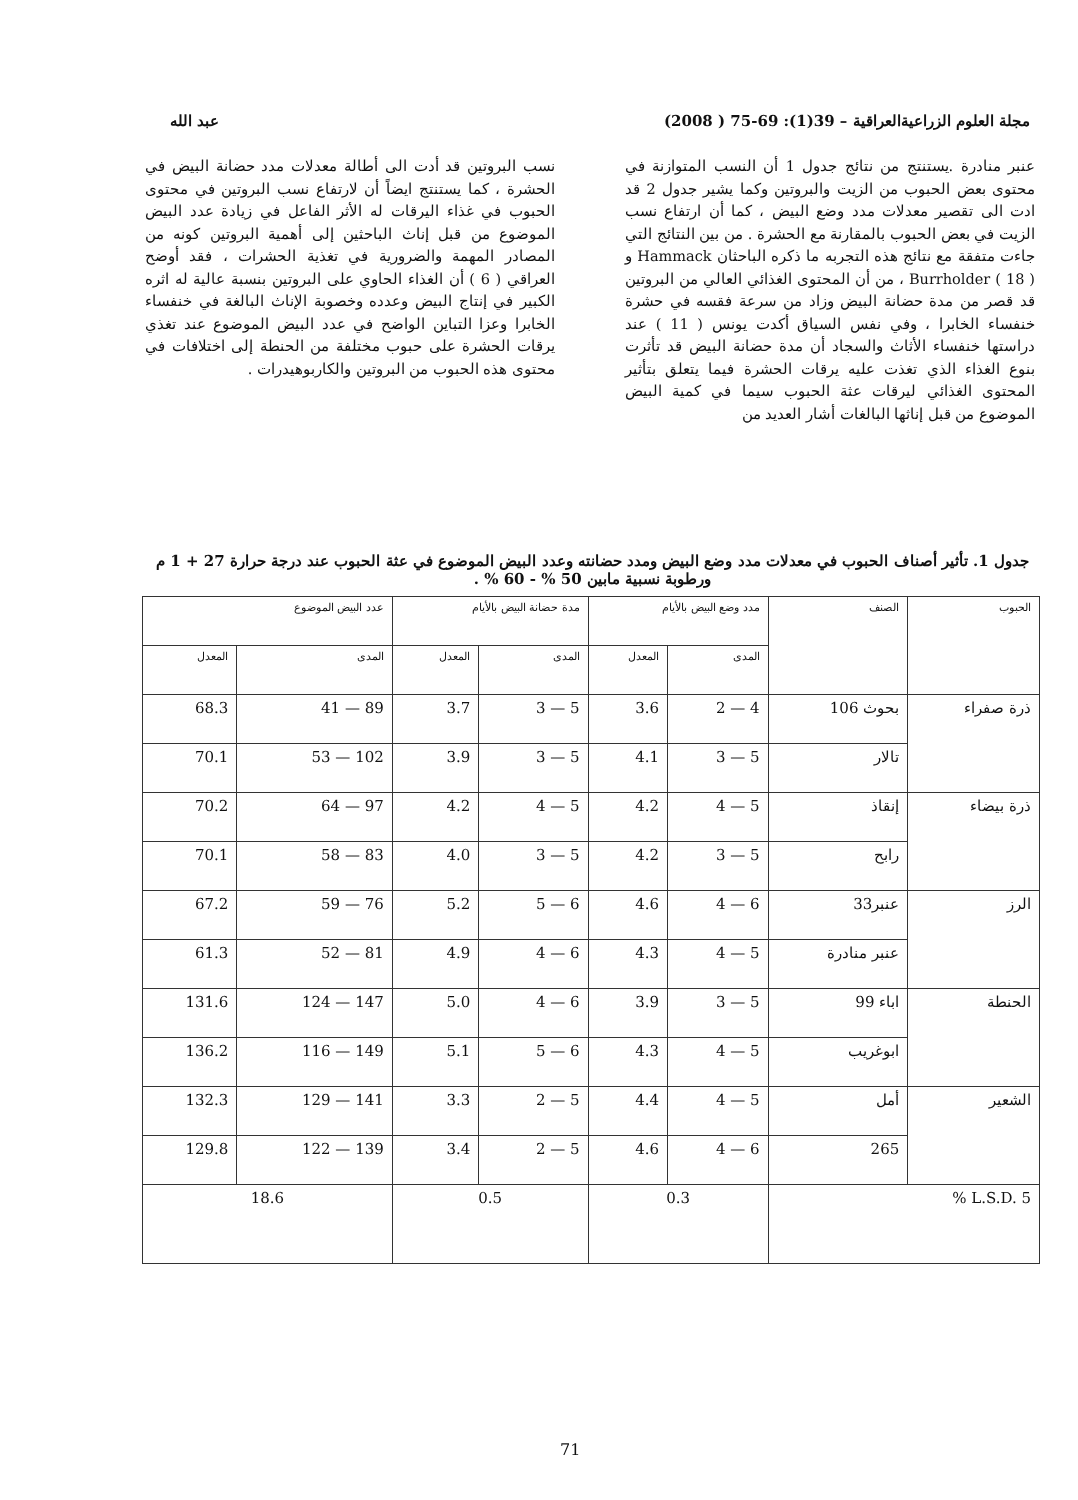مجلة العلوم الزراعيةالعراقية – 39(1): 69-75 ( 2008) عبد الله
عنبر منادرة .يستنتج من نتائج جدول 1 أن النسب المتوازنة في محتوى بعض الحبوب من الزيت والبروتين وكما يشير جدول 2 قد ادت الى تقصير معدلات مدد وضع البيض ، كما أن ارتفاع نسب الزيت في بعض الحبوب بالمقارنة مع الحشرة . من بين النتائج التي جاءت متفقة مع نتائج هذه التجربه ما ذكره الباحثان Hammack و Burrholder ( 18 ) ، من أن المحتوى الغذائي العالي من البروتين قد قصر من مدة حضانة البيض وزاد من سرعة فقسه في حشرة خنفساء الخابرا ، وفي نفس السياق أكدت يونس ( 11 ) عند دراستها خنفساء الأثاث والسجاد أن مدة حضانة البيض قد تأثرت بنوع الغذاء الذي تغذت عليه يرقات الحشرة فيما يتعلق بتأثير المحتوى الغذائي ليرقات عثة الحبوب سيما في كمية البيض الموضوع من قبل إناثها البالغات أشار العديد من
نسب البروتين قد أدت الى أطالة معدلات مدد حضانة البيض في الحشرة ، كما يستنتج ايضاً أن لارتفاع نسب البروتين في محتوى الحبوب في غذاء اليرقات له الأثر الفاعل في زيادة عدد البيض الموضوع من قبل إناث الباحثين إلى أهمية البروتين كونه من المصادر المهمة والضرورية في تغذية الحشرات ، فقد أوضح العراقي ( 6 ) أن الغذاء الحاوي على البروتين بنسبة عالية له اثره الكبير في إنتاج البيض وعدده وخصوبة الإناث البالغة في خنفساء الخابرا وعزا التباين الواضح في عدد البيض الموضوع عند تغذي يرقات الحشرة على حبوب مختلفة من الحنطة إلى اختلافات في محتوى هذه الحبوب من البروتين والكاربوهيدرات .
جدول 1. تأثير أصناف الحبوب في معدلات مدد وضع البيض ومدد حضانته وعدد البيض الموضوع في عثة الحبوب عند درجة حرارة 27 + 1 م ورطوبة نسبية مابين 50 % - 60 % .
| الحبوب | الصنف | مدد وضع البيض بالأيام | | مدة حضانة البيض بالأيام | | عدد البيض الموضوع | |
| --- | --- | --- | --- | --- | --- | --- | --- |
| | | المدى | المعدل | المدى | المعدل | المدى | المعدل |
| ذرة صفراء | بحوث 106 | 4 — 2 | 3.6 | 5 — 3 | 3.7 | 89 — 41 | 68.3 |
| | تالار | 5 — 3 | 4.1 | 5 — 3 | 3.9 | 102 — 53 | 70.1 |
| ذرة بيضاء | إنقاذ | 5 — 4 | 4.2 | 5 — 4 | 4.2 | 97 — 64 | 70.2 |
| | رابح | 5 — 3 | 4.2 | 5 — 3 | 4.0 | 83 — 58 | 70.1 |
| الرز | عنبر33 | 6 — 4 | 4.6 | 6 — 5 | 5.2 | 76 — 59 | 67.2 |
| | عنبر منادرة | 5 — 4 | 4.3 | 6 — 4 | 4.9 | 81 — 52 | 61.3 |
| الحنطة | اباء 99 | 5 — 3 | 3.9 | 6 — 4 | 5.0 | 147 — 124 | 131.6 |
| | ابوغريب | 5 — 4 | 4.3 | 6 — 5 | 5.1 | 149 — 116 | 136.2 |
| الشعير | أمل | 5 — 4 | 4.4 | 5 — 2 | 3.3 | 141 — 129 | 132.3 |
| | 265 | 6 — 4 | 4.6 | 5 — 2 | 3.4 | 139 — 122 | 129.8 |
| L.S.D. 5 % | | 0.3 | | 0.5 | | 18.6 | |
71